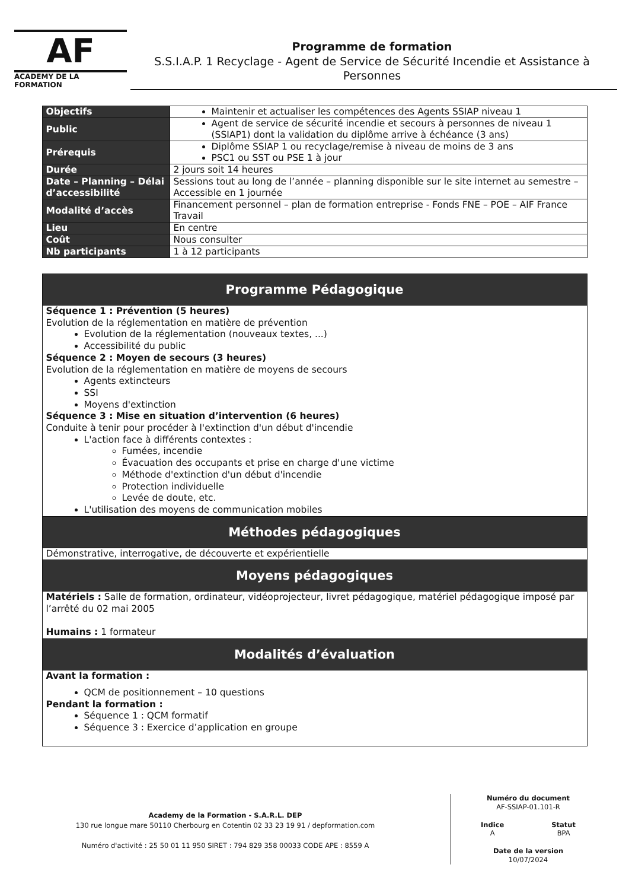AF
ACADEMY DE LA FORMATION
Programme de formation
S.S.I.A.P. 1 Recyclage - Agent de Service de Sécurité Incendie et Assistance à Personnes
| Objectifs | Maintenir et actualiser les compétences des Agents SSIAP niveau 1 |
| Public | Agent de service de sécurité incendie et secours à personnes de niveau 1 (SSIAP1) dont la validation du diplôme arrive à échéance (3 ans) |
| Prérequis | Diplôme SSIAP 1 ou recyclage/remise à niveau de moins de 3 ans PSC1 ou SST ou PSE 1 à jour |
| Durée | 2 jours soit 14 heures |
| Date – Planning – Délai d’accessibilité | Sessions tout au long de l’année – planning disponible sur le site internet au semestre – Accessible en 1 journée |
| Modalité d’accès | Financement personnel – plan de formation entreprise - Fonds FNE – POE – AIF France Travail |
| Lieu | En centre |
| Coût | Nous consulter |
| Nb participants | 1 à 12 participants |
| Programme Pédagogique |
| --- |
| Séquence 1 : Prévention (5 heures) Evolution de la réglementation en matière de prévention Evolution de la réglementation (nouveaux textes, ...) Accessibilité du public Séquence 2 : Moyen de secours (3 heures) Evolution de la réglementation en matière de moyens de secours Agents extincteurs SSI Moyens d'extinction Séquence 3 : Mise en situation d’intervention (6 heures) Conduite à tenir pour procéder à l'extinction d'un début d'incendie L'action face à différents contextes : Fumées, incendie Évacuation des occupants et prise en charge d'une victime Méthode d'extinction d'un début d'incendie Protection individuelle Levée de doute, etc. L'utilisation des moyens de communication mobiles |
| Méthodes pédagogiques |
| Démonstrative, interrogative, de découverte et expérientielle |
| Moyens pédagogiques |
| Matériels : Salle de formation, ordinateur, vidéoprojecteur, livret pédagogique, matériel pédagogique imposé par l’arrêté du 02 mai 2005 Humains : 1 formateur |
| Modalités d’évaluation |
| Avant la formation : QCM de positionnement – 10 questions Pendant la formation : Séquence 1 : QCM formatif Séquence 3 : Exercice d’application en groupe |
Academy de la Formation - S.A.R.L. DEP
130 rue longue mare 50110 Cherbourg en Cotentin 02 33 23 19 91 / depformation.com
Numéro d'activité : 25 50 01 11 950 SIRET : 794 829 358 00033 CODE APE : 8559 A
Numéro du document
AF-SSIAP-01.101-R
Indice
A
Statut
BPA
Date de la version
10/07/2024